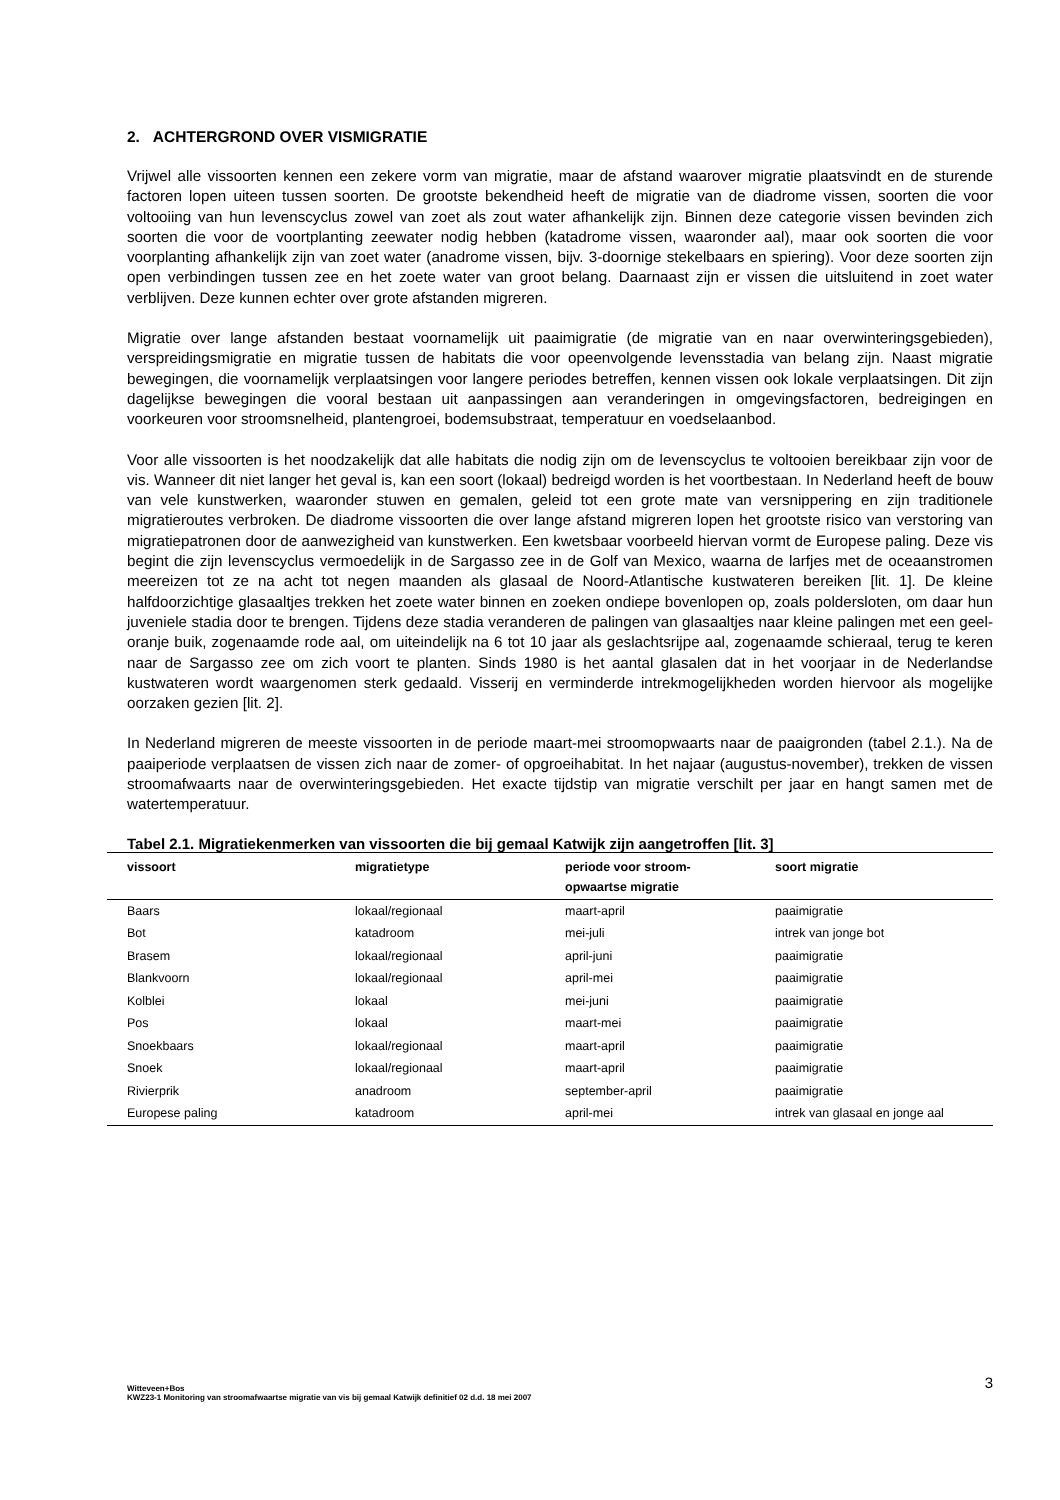2. ACHTERGROND OVER VISMIGRATIE
Vrijwel alle vissoorten kennen een zekere vorm van migratie, maar de afstand waarover migratie plaatsvindt en de sturende factoren lopen uiteen tussen soorten. De grootste bekendheid heeft de migratie van de diadrome vissen, soorten die voor voltooiing van hun levenscyclus zowel van zoet als zout water afhankelijk zijn. Binnen deze categorie vissen bevinden zich soorten die voor de voortplanting zeewater nodig hebben (katadrome vissen, waaronder aal), maar ook soorten die voor voorplanting afhankelijk zijn van zoet water (anadrome vissen, bijv. 3-doornige stekelbaars en spiering). Voor deze soorten zijn open verbindingen tussen zee en het zoete water van groot belang. Daarnaast zijn er vissen die uitsluitend in zoet water verblijven. Deze kunnen echter over grote afstanden migreren.
Migratie over lange afstanden bestaat voornamelijk uit paaimigratie (de migratie van en naar overwinteringsgebieden), verspreidingsmigratie en migratie tussen de habitats die voor opeenvolgende levensstadia van belang zijn. Naast migratie bewegingen, die voornamelijk verplaatsingen voor langere periodes betreffen, kennen vissen ook lokale verplaatsingen. Dit zijn dagelijkse bewegingen die vooral bestaan uit aanpassingen aan veranderingen in omgevingsfactoren, bedreigingen en voorkeuren voor stroomsnelheid, plantengroei, bodemsubstraat, temperatuur en voedselaanbod.
Voor alle vissoorten is het noodzakelijk dat alle habitats die nodig zijn om de levenscyclus te voltooien bereikbaar zijn voor de vis. Wanneer dit niet langer het geval is, kan een soort (lokaal) bedreigd worden is het voortbestaan. In Nederland heeft de bouw van vele kunstwerken, waaronder stuwen en gemalen, geleid tot een grote mate van versnippering en zijn traditionele migratieroutes verbroken. De diadrome vissoorten die over lange afstand migreren lopen het grootste risico van verstoring van migratiepatronen door de aanwezigheid van kunstwerken. Een kwetsbaar voorbeeld hiervan vormt de Europese paling. Deze vis begint die zijn levenscyclus vermoedelijk in de Sargasso zee in de Golf van Mexico, waarna de larfjes met de oceaanstromen meereizen tot ze na acht tot negen maanden als glasaal de Noord-Atlantische kustwateren bereiken [lit. 1]. De kleine halfdoorzichtige glasaaltjes trekken het zoete water binnen en zoeken ondiepe bovenlopen op, zoals poldersloten, om daar hun juveniele stadia door te brengen. Tijdens deze stadia veranderen de palingen van glasaaltjes naar kleine palingen met een geel-oranje buik, zogenaamde rode aal, om uiteindelijk na 6 tot 10 jaar als geslachtsrijpe aal, zogenaamde schieraal, terug te keren naar de Sargasso zee om zich voort te planten. Sinds 1980 is het aantal glasalen dat in het voorjaar in de Nederlandse kustwateren wordt waargenomen sterk gedaald. Visserij en verminderde intrekmogelijkheden worden hiervoor als mogelijke oorzaken gezien [lit. 2].
In Nederland migreren de meeste vissoorten in de periode maart-mei stroomopwaarts naar de paaigronden (tabel 2.1.). Na de paaiperiode verplaatsen de vissen zich naar de zomer- of opgroeihabitat. In het najaar (augustus-november), trekken de vissen stroomafwaarts naar de overwinteringsgebieden. Het exacte tijdstip van migratie verschilt per jaar en hangt samen met de watertemperatuur.
Tabel 2.1. Migratiekenmerken van vissoorten die bij gemaal Katwijk zijn aangetroffen [lit. 3]
| vissoort | migratietype | periode voor stroom- opwaartse migratie | soort migratie |
| --- | --- | --- | --- |
| Baars | lokaal/regionaal | maart-april | paaimigratie |
| Bot | katadroom | mei-juli | intrek van jonge bot |
| Brasem | lokaal/regionaal | april-juni | paaimigratie |
| Blankvoorn | lokaal/regionaal | april-mei | paaimigratie |
| Kolblei | lokaal | mei-juni | paaimigratie |
| Pos | lokaal | maart-mei | paaimigratie |
| Snoekbaars | lokaal/regionaal | maart-april | paaimigratie |
| Snoek | lokaal/regionaal | maart-april | paaimigratie |
| Rivierprik | anadroom | september-april | paaimigratie |
| Europese paling | katadroom | april-mei | intrek van glasaal en jonge aal |
Witteveen+Bos
KWZ23-1 Monitoring van stroomafwaartse migratie van vis bij gemaal Katwijk definitief 02 d.d. 18 mei 2007
3